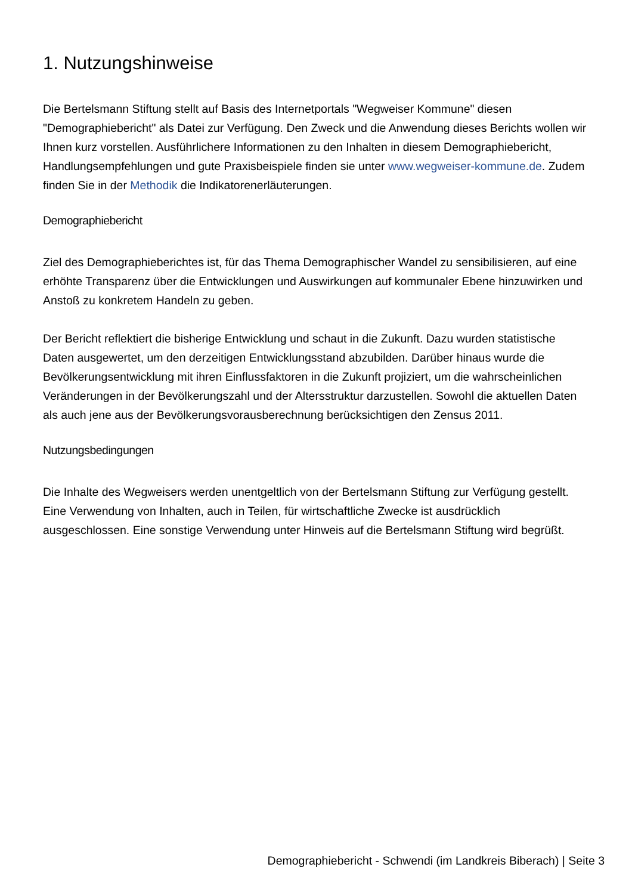1. Nutzungshinweise
Die Bertelsmann Stiftung stellt auf Basis des Internetportals "Wegweiser Kommune" diesen "Demographiebericht" als Datei zur Verfügung. Den Zweck und die Anwendung dieses Berichts wollen wir Ihnen kurz vorstellen. Ausführlichere Informationen zu den Inhalten in diesem Demographiebericht, Handlungsempfehlungen und gute Praxisbeispiele finden sie unter www.wegweiser-kommune.de. Zudem finden Sie in der Methodik die Indikatorenerläuterungen.
Demographiebericht
Ziel des Demographieberichtes ist, für das Thema Demographischer Wandel zu sensibilisieren, auf eine erhöhte Transparenz über die Entwicklungen und Auswirkungen auf kommunaler Ebene hinzuwirken und Anstoß zu konkretem Handeln zu geben.
Der Bericht reflektiert die bisherige Entwicklung und schaut in die Zukunft. Dazu wurden statistische Daten ausgewertet, um den derzeitigen Entwicklungsstand abzubilden. Darüber hinaus wurde die Bevölkerungsentwicklung mit ihren Einflussfaktoren in die Zukunft projiziert, um die wahrscheinlichen Veränderungen in der Bevölkerungszahl und der Altersstruktur darzustellen. Sowohl die aktuellen Daten als auch jene aus der Bevölkerungsvorausberechnung berücksichtigen den Zensus 2011.
Nutzungsbedingungen
Die Inhalte des Wegweisers werden unentgeltlich von der Bertelsmann Stiftung zur Verfügung gestellt. Eine Verwendung von Inhalten, auch in Teilen, für wirtschaftliche Zwecke ist ausdrücklich ausgeschlossen. Eine sonstige Verwendung unter Hinweis auf die Bertelsmann Stiftung wird begrüßt.
Demographiebericht - Schwendi (im Landkreis Biberach) | Seite 3